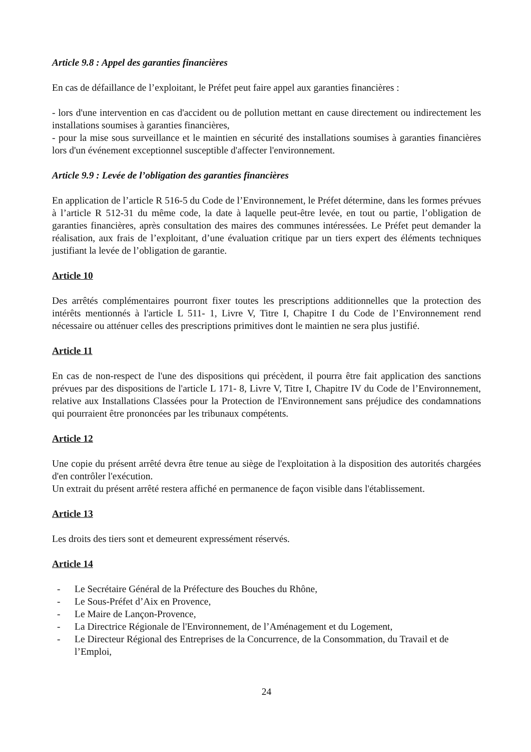Article 9.8 : Appel des garanties financières
En cas de défaillance de l’exploitant, le Préfet peut faire appel aux garanties financières :
- lors d'une intervention en cas d'accident ou de pollution mettant en cause directement ou indirectement les installations soumises à garanties financières,
- pour la mise sous surveillance et le maintien en sécurité des installations soumises à garanties financières lors d'un événement exceptionnel susceptible d'affecter l'environnement.
Article 9.9 : Levée de l’obligation des garanties financières
En application de l’article R 516-5 du Code de l’Environnement, le Préfet détermine, dans les formes prévues à l’article R 512-31 du même code, la date à laquelle peut-être levée, en tout ou partie, l’obligation de garanties financières, après consultation des maires des communes intéressées. Le Préfet peut demander la réalisation, aux frais de l’exploitant, d’une évaluation critique par un tiers expert des éléments techniques justifiant la levée de l’obligation de garantie.
Article 10
Des arrêtés complémentaires pourront fixer toutes les prescriptions additionnelles que la protection des intérêts mentionnés à l'article L 511- 1, Livre V, Titre I, Chapitre I du Code de l’Environnement rend nécessaire ou atténuer celles des prescriptions primitives dont le maintien ne sera plus justifié.
Article 11
En cas de non-respect de l'une des dispositions qui précèdent, il pourra être fait application des sanctions prévues par des dispositions de l'article L 171- 8, Livre V, Titre I, Chapitre IV du Code de l’Environnement, relative aux Installations Classées pour la Protection de l'Environnement sans préjudice des condamnations qui pourraient être prononcées par les tribunaux compétents.
Article 12
Une copie du présent arrêté devra être tenue au siège de l'exploitation à la disposition des autorités chargées d'en contrôler l'exécution.
Un extrait du présent arrêté restera affiché en permanence de façon visible dans l'établissement.
Article 13
Les droits des tiers sont et demeurent expressément réservés.
Article 14
- Le Secrétaire Général de la Préfecture des Bouches du Rhône,
- Le Sous-Préfet d’Aix en Provence,
- Le Maire de Lançon-Provence,
- La Directrice Régionale de l'Environnement, de l’Aménagement et du Logement,
- Le Directeur Régional des Entreprises de la Concurrence, de la Consommation, du Travail et de l’Emploi,
24